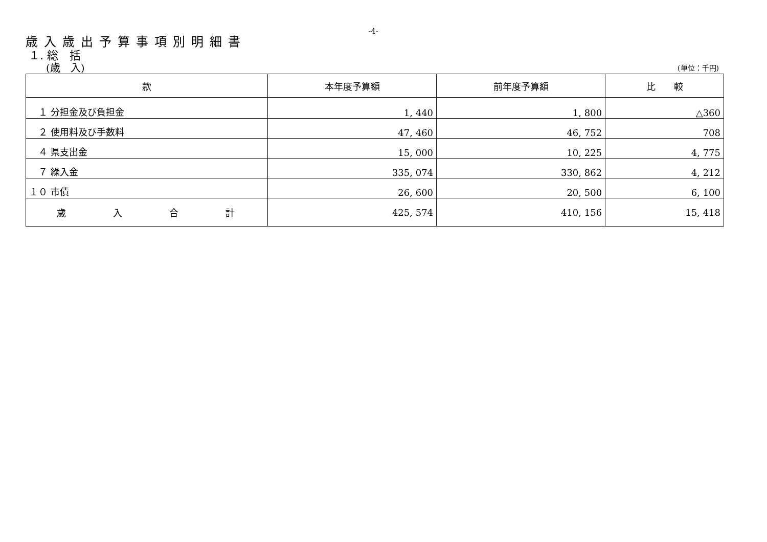-4-
歳入歳出予算事項別明細書
１. 総　括
　　(歳　入) (単位：千円)
| 款 | 本年度予算額 | 前年度予算額 | 比 較 |
| --- | --- | --- | --- |
| １ 分担金及び負担金 | 1, 440 | 1, 800 | △360 |
| ２ 使用料及び手数料 | 47, 460 | 46, 752 | 708 |
| ４ 県支出金 | 15, 000 | 10, 225 | 4, 775 |
| ７ 繰入金 | 335, 074 | 330, 862 | 4, 212 |
| １０ 市債 | 26, 600 | 20, 500 | 6, 100 |
| 歳 入 合 計 | 425, 574 | 410, 156 | 15, 418 |